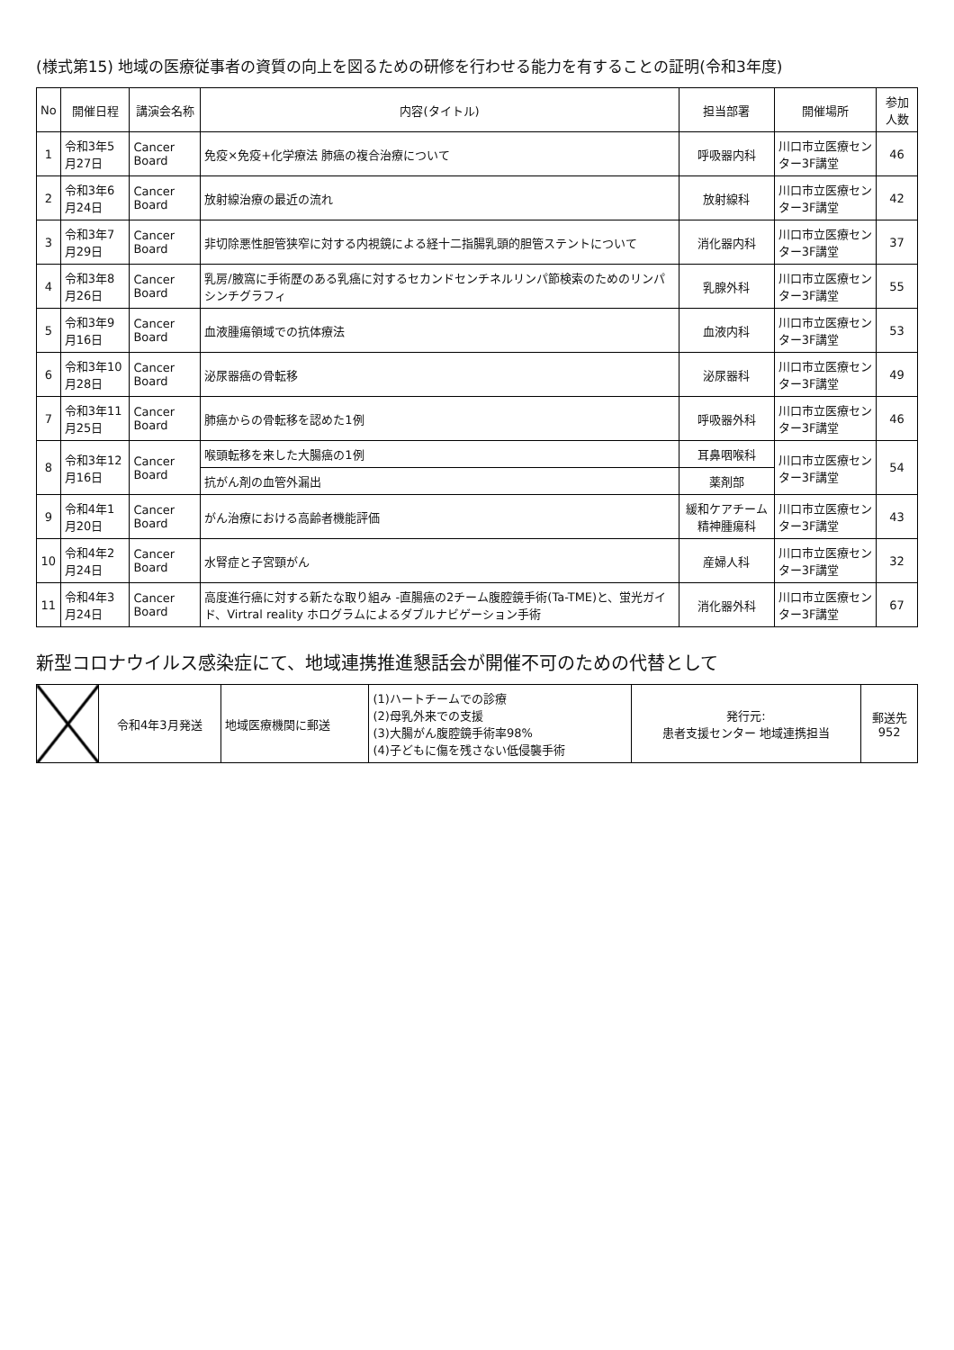(様式第15) 地域の医療従事者の資質の向上を図るための研修を行わせる能力を有することの証明(令和3年度)
| No | 開催日程 | 講演会名称 | 内容(タイトル) | 担当部署 | 開催場所 | 参加人数 |
| --- | --- | --- | --- | --- | --- | --- |
| 1 | 令和3年5月27日 | Cancer Board | 免疫×免疫+化学療法 肺癌の複合治療について | 呼吸器内科 | 川口市立医療センター3F講堂 | 46 |
| 2 | 令和3年6月24日 | Cancer Board | 放射線治療の最近の流れ | 放射線科 | 川口市立医療センター3F講堂 | 42 |
| 3 | 令和3年7月29日 | Cancer Board | 非切除悪性胆管狭窄に対する内視鏡による経十二指腸乳頭的胆管ステントについて | 消化器内科 | 川口市立医療センター3F講堂 | 37 |
| 4 | 令和3年8月26日 | Cancer Board | 乳房/腋窩に手術歴のある乳癌に対するセカンドセンチネルリンパ節検索のためのリンパシンチグラフィ | 乳腺外科 | 川口市立医療センター3F講堂 | 55 |
| 5 | 令和3年9月16日 | Cancer Board | 血液腫瘍領域での抗体療法 | 血液内科 | 川口市立医療センター3F講堂 | 53 |
| 6 | 令和3年10月28日 | Cancer Board | 泌尿器癌の骨転移 | 泌尿器科 | 川口市立医療センター3F講堂 | 49 |
| 7 | 令和3年11月25日 | Cancer Board | 肺癌からの骨転移を認めた1例 | 呼吸器外科 | 川口市立医療センター3F講堂 | 46 |
| 8 | 令和3年12月16日 | Cancer Board | 喉頭転移を来した大腸癌の1例 | 耳鼻咽喉科 | 川口市立医療センター3F講堂 | 54 |
| | | | 抗がん剤の血管外漏出 | 薬剤部 | | |
| 9 | 令和4年1月20日 | Cancer Board | がん治療における高齢者機能評価 | 緩和ケアチーム 精神腫瘍科 | 川口市立医療センター3F講堂 | 43 |
| 10 | 令和4年2月24日 | Cancer Board | 水腎症と子宮頸がん | 産婦人科 | 川口市立医療センター3F講堂 | 32 |
| 11 | 令和4年3月24日 | Cancer Board | 高度進行癌に対する新たな取り組み -直腸癌の2チーム腹腔鏡手術(Ta-TME)と、蛍光ガイド、Virtral reality ホログラムによるダブルナビゲーション手術 | 消化器外科 | 川口市立医療センター3F講堂 | 67 |
新型コロナウイルス感染症にて、地域連携推進懇話会が開催不可のための代替として
| | 令和4年3月発送 | 地域医療機関に郵送 | (1)ハートチームでの診療 (2)母乳外来での支援 (3)大腸がん腹腔鏡手術率98% (4)子どもに傷を残さない低侵襲手術 | 発行元: 患者支援センター 地域連携担当 | 郵送先 952 |